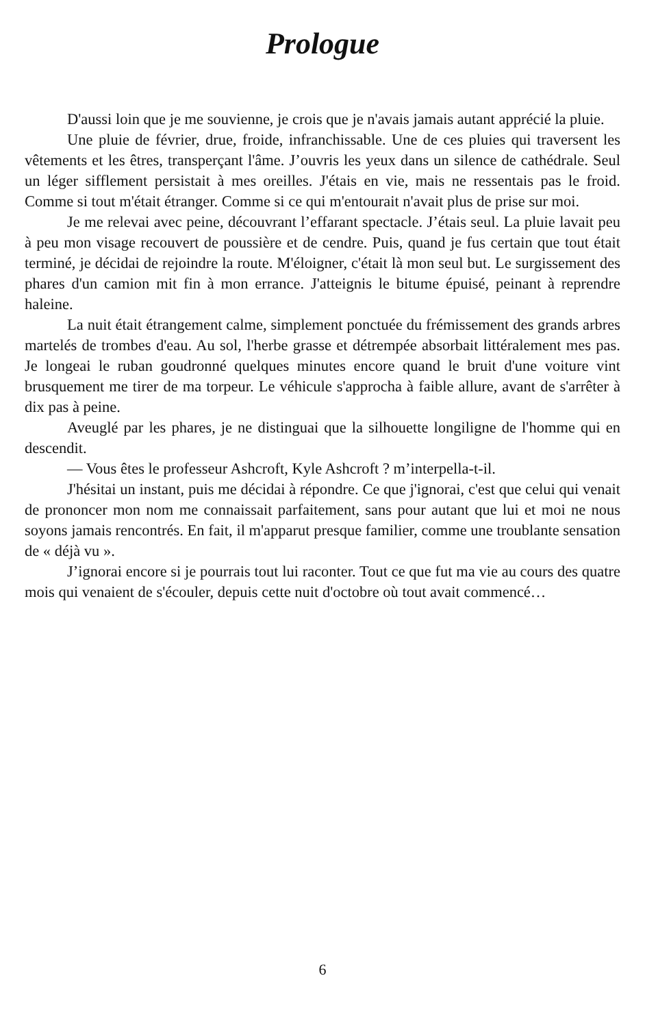Prologue
D'aussi loin que je me souvienne, je crois que je n'avais jamais autant apprécié la pluie.
Une pluie de février, drue, froide, infranchissable. Une de ces pluies qui traversent les vêtements et les êtres, transperçant l'âme. J’ouvris les yeux dans un silence de cathédrale. Seul un léger sifflement persistait à mes oreilles. J'étais en vie, mais ne ressentais pas le froid. Comme si tout m'était étranger. Comme si ce qui m'entourait n'avait plus de prise sur moi.
Je me relevai avec peine, découvrant l’effarant spectacle. J’étais seul. La pluie lavait peu à peu mon visage recouvert de poussière et de cendre. Puis, quand je fus certain que tout était terminé, je décidai de rejoindre la route. M'éloigner, c'était là mon seul but. Le surgissement des phares d'un camion mit fin à mon errance. J'atteignis le bitume épuisé, peinant à reprendre haleine.
La nuit était étrangement calme, simplement ponctuée du frémissement des grands arbres martelés de trombes d'eau. Au sol, l'herbe grasse et détrempée absorbait littéralement mes pas. Je longeai le ruban goudronné quelques minutes encore quand le bruit d'une voiture vint brusquement me tirer de ma torpeur. Le véhicule s'approcha à faible allure, avant de s'arrêter à dix pas à peine.
Aveuglé par les phares, je ne distinguai que la silhouette longiligne de l'homme qui en descendit.
— Vous êtes le professeur Ashcroft, Kyle Ashcroft ? m’interpella-t-il.
J'hésitai un instant, puis me décidai à répondre. Ce que j'ignorai, c'est que celui qui venait de prononcer mon nom me connaissait parfaitement, sans pour autant que lui et moi ne nous soyons jamais rencontrés. En fait, il m'apparut presque familier, comme une troublante sensation de « déjà vu ».
J’ignorai encore si je pourrais tout lui raconter. Tout ce que fut ma vie au cours des quatre mois qui venaient de s'écouler, depuis cette nuit d'octobre où tout avait commencé…
6